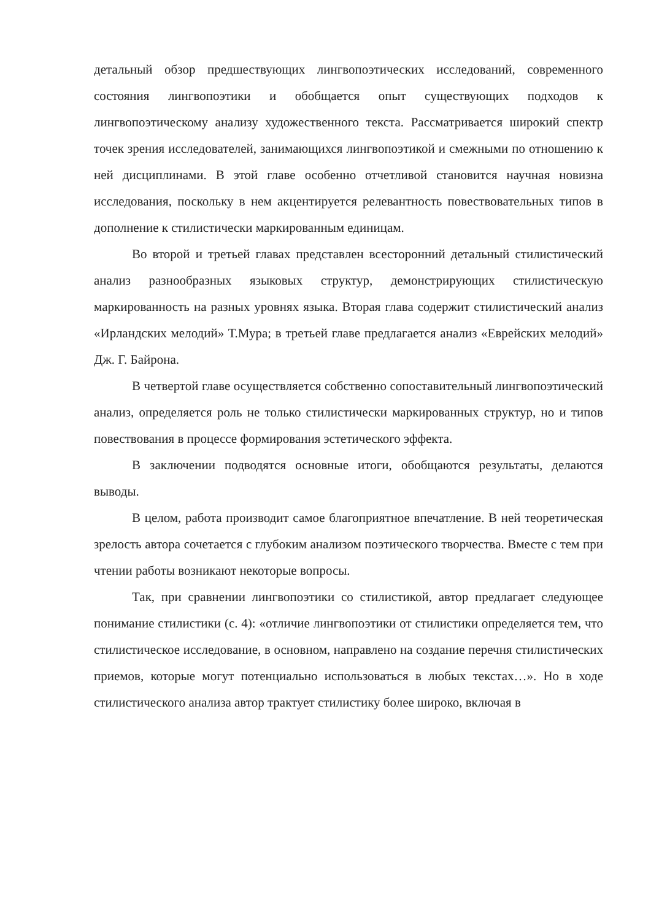детальный обзор предшествующих лингвопоэтических исследований, современного состояния лингвопоэтики и обобщается опыт существующих подходов к лингвопоэтическому анализу художественного текста. Рассматривается широкий спектр точек зрения исследователей, занимающихся лингвопоэтикой и смежными по отношению к ней дисциплинами. В этой главе особенно отчетливой становится научная новизна исследования, поскольку в нем акцентируется релевантность повествовательных типов в дополнение к стилистически маркированным единицам.
Во второй и третьей главах представлен всесторонний детальный стилистический анализ разнообразных языковых структур, демонстрирующих стилистическую маркированность на разных уровнях языка. Вторая глава содержит стилистический анализ «Ирландских мелодий» Т.Мура; в третьей главе предлагается анализ «Еврейских мелодий» Дж. Г. Байрона.
В четвертой главе осуществляется собственно сопоставительный лингвопоэтический анализ, определяется роль не только стилистически маркированных структур, но и типов повествования в процессе формирования эстетического эффекта.
В заключении подводятся основные итоги, обобщаются результаты, делаются выводы.
В целом, работа производит самое благоприятное впечатление. В ней теоретическая зрелость автора сочетается с глубоким анализом поэтического творчества. Вместе с тем при чтении работы возникают некоторые вопросы.
Так, при сравнении лингвопоэтики со стилистикой, автор предлагает следующее понимание стилистики (с. 4): «отличие лингвопоэтики от стилистики определяется тем, что стилистическое исследование, в основном, направлено на создание перечня стилистических приемов, которые могут потенциально использоваться в любых текстах…». Но в ходе стилистического анализа автор трактует стилистику более широко, включая в